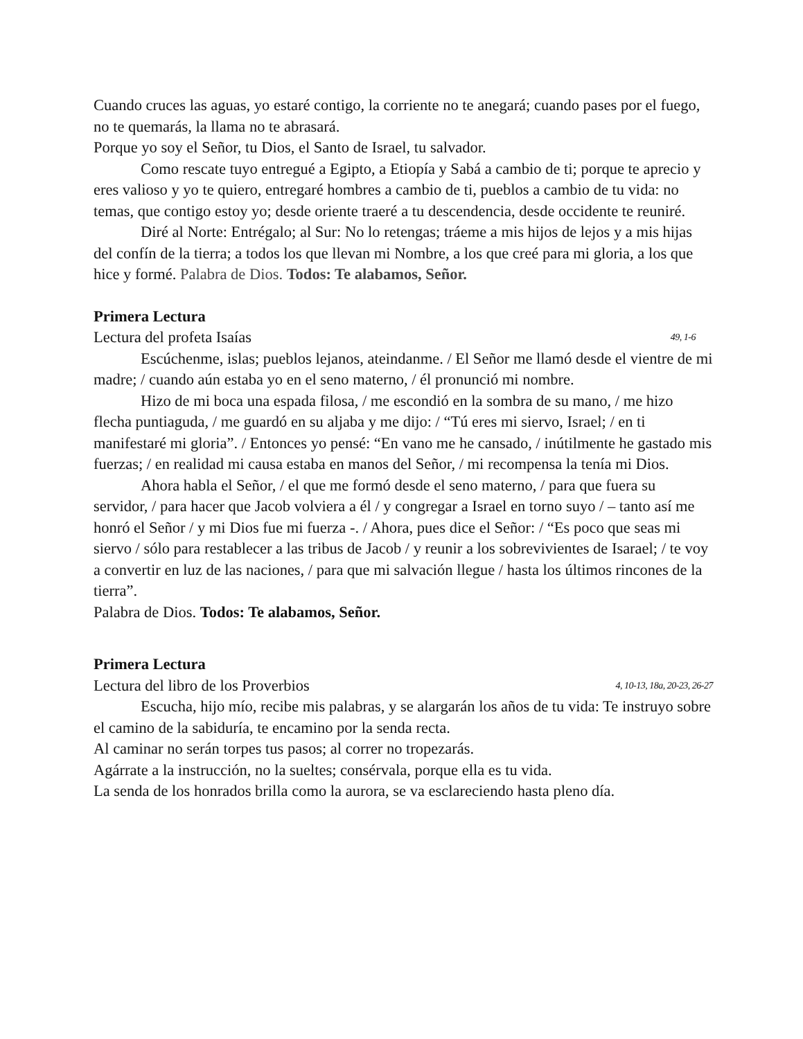Cuando cruces las aguas, yo estaré contigo, la corriente no te anegará; cuando pases por el fuego, no te quemarás, la llama no te abrasará.
Porque yo soy el Señor, tu Dios, el Santo de Israel, tu salvador.
Como rescate tuyo entregué a Egipto, a Etiopía y Sabá a cambio de ti; porque te aprecio y eres valioso y yo te quiero, entregaré hombres a cambio de ti, pueblos a cambio de tu vida: no temas, que contigo estoy yo; desde oriente traeré a tu descendencia, desde occidente te reuniré.
Diré al Norte: Entrégalo; al Sur: No lo retengas; tráeme a mis hijos de lejos y a mis hijas del confín de la tierra; a todos los que llevan mi Nombre, a los que creé para mi gloria, a los que hice y formé. Palabra de Dios. Todos: Te alabamos, Señor.
Primera Lectura
Lectura del profeta Isaías 49, 1-6
Escúchenme, islas; pueblos lejanos, ateindanme. / El Señor me llamó desde el vientre de mi madre; / cuando aún estaba yo en el seno materno, / él pronunció mi nombre.
Hizo de mi boca una espada filosa, / me escondió en la sombra de su mano, / me hizo flecha puntiaguda, / me guardó en su aljaba y me dijo: / “Tú eres mi siervo, Israel; / en ti manifestaré mi gloria”. / Entonces yo pensé: “En vano me he cansado, / inútilmente he gastado mis fuerzas; / en realidad mi causa estaba en manos del Señor, / mi recompensa la tenía mi Dios.
Ahora habla el Señor, / el que me formó desde el seno materno, / para que fuera su servidor, / para hacer que Jacob volviera a él / y congregar a Israel en torno suyo / – tanto así me honró el Señor / y mi Dios fue mi fuerza -. / Ahora, pues dice el Señor: / “Es poco que seas mi siervo / sólo para restablecer a las tribus de Jacob / y reunir a los sobrevivientes de Isarael; / te voy a convertir en luz de las naciones, / para que mi salvación llegue / hasta los últimos rincones de la tierra”.
Palabra de Dios. Todos: Te alabamos, Señor.
Primera Lectura
Lectura del libro de los Proverbios 4, 10-13, 18a, 20-23, 26-27
Escucha, hijo mío, recibe mis palabras, y se alargarán los años de tu vida: Te instruyo sobre el camino de la sabiduría, te encamino por la senda recta.
Al caminar no serán torpes tus pasos; al correr no tropezarás.
Agárrate a la instrucción, no la sueltes; consérvala, porque ella es tu vida.
La senda de los honrados brilla como la aurora, se va esclareciendo hasta pleno día.